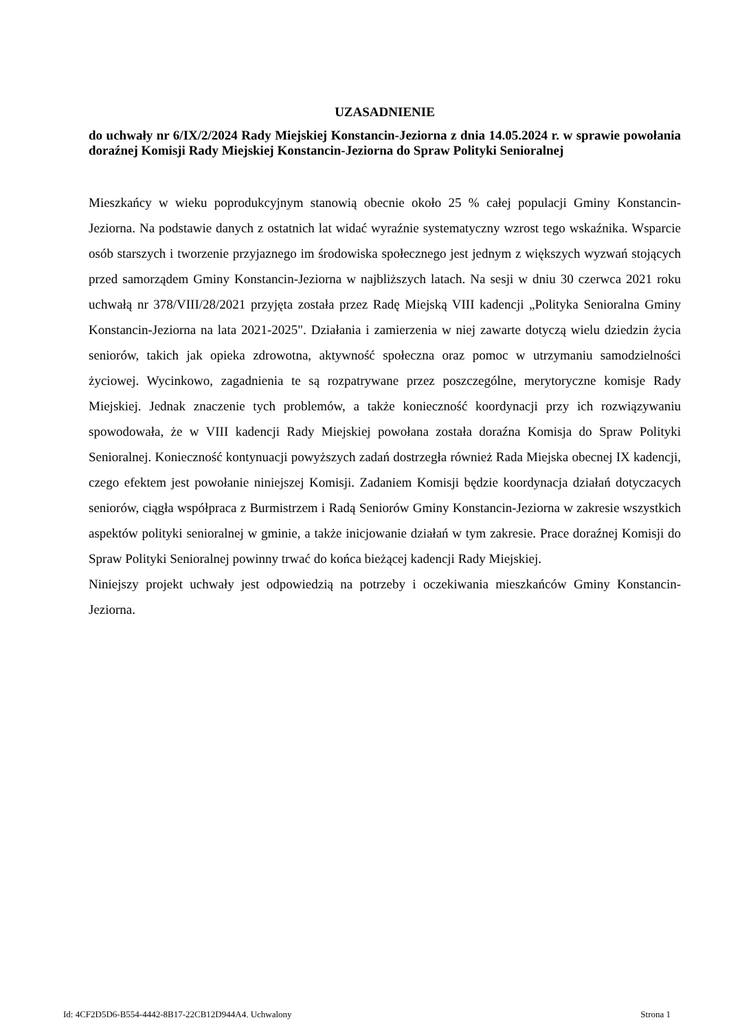UZASADNIENIE
do uchwały nr 6/IX/2/2024 Rady Miejskiej Konstancin-Jeziorna z dnia 14.05.2024 r. w sprawie powołania doraźnej Komisji Rady Miejskiej Konstancin-Jeziorna do Spraw Polityki Senioralnej
Mieszkańcy w wieku poprodukcyjnym stanowią obecnie około 25 % całej populacji Gminy Konstancin-Jeziorna. Na podstawie danych z ostatnich lat widać wyraźnie systematyczny wzrost tego wskaźnika. Wsparcie osób starszych i tworzenie przyjaznego im środowiska społecznego jest jednym z większych wyzwań stojących przed samorządem Gminy Konstancin-Jeziorna w najbliższych latach. Na sesji w dniu 30 czerwca 2021 roku uchwałą nr 378/VIII/28/2021 przyjęta została przez Radę Miejską VIII kadencji „Polityka Senioralna Gminy Konstancin-Jeziorna na lata 2021-2025". Działania i zamierzenia w niej zawarte dotyczą wielu dziedzin życia seniorów, takich jak opieka zdrowotna, aktywność społeczna oraz pomoc w utrzymaniu samodzielności życiowej. Wycinkowo, zagadnienia te są rozpatrywane przez poszczególne, merytoryczne komisje Rady Miejskiej. Jednak znaczenie tych problemów, a także konieczność koordynacji przy ich rozwiązywaniu spowodowała, że w VIII kadencji Rady Miejskiej powołana została doraźna Komisja do Spraw Polityki Senioralnej. Konieczność kontynuacji powyższych zadań dostrzegła również Rada Miejska obecnej IX kadencji, czego efektem jest powołanie niniejszej Komisji. Zadaniem Komisji będzie koordynacja działań dotyczacych seniorów, ciągła współpraca z Burmistrzem i Radą Seniorów Gminy Konstancin-Jeziorna w zakresie wszystkich aspektów polityki senioralnej w gminie, a także inicjowanie działań w tym zakresie. Prace doraźnej Komisji do Spraw Polityki Senioralnej powinny trwać do końca bieżącej kadencji Rady Miejskiej.
Niniejszy projekt uchwały jest odpowiedzią na potrzeby i oczekiwania mieszkańców Gminy Konstancin-Jeziorna.
Id: 4CF2D5D6-B554-4442-8B17-22CB12D944A4. Uchwalony Strona 1